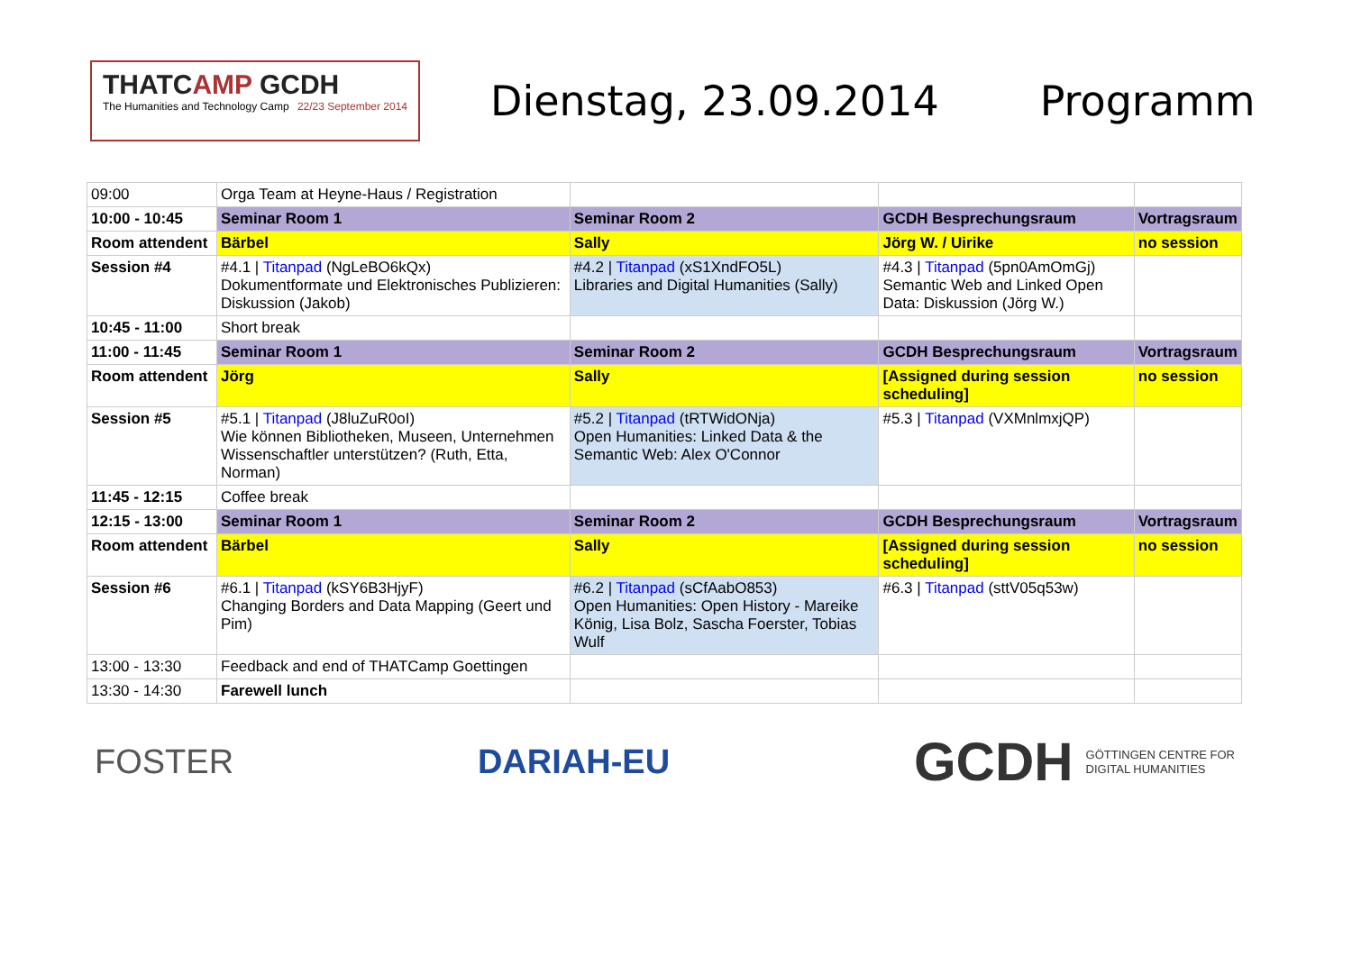THATCAMP GCDH
The Humanities and Technology Camp 22/23 September 2014
Dienstag, 23.09.2014 Programm
| 09:00 | Orga Team at Heyne-Haus / Registration | | | |
| 10:00 - 10:45 | Seminar Room 1 | Seminar Room 2 | GCDH Besprechungsraum | Vortragsraum |
| Room attendent | Bärbel | Sally | Jörg W. / Uirike | no session |
| Session #4 | #4.1 / Titanpad (NgLeBO6kQx) Dokumentformate und Elektronisches Publizieren: Diskussion (Jakob) | #4.2 / Titanpad (xS1XndFO5L) Libraries and Digital Humanities (Sally) | #4.3 / Titanpad (5pn0AmOmGj) Semantic Web and Linked Open Data: Diskussion (Jörg W.) | |
| 10:45 - 11:00 | Short break | | | |
| 11:00 - 11:45 | Seminar Room 1 | Seminar Room 2 | GCDH Besprechungsraum | Vortragsraum |
| Room attendent | Jörg | Sally | [Assigned during session scheduling] | no session |
| Session #5 | #5.1 / Titanpad (J8luZuR0oI) Wie können Bibliotheken, Museen, Unternehmen Wissenschaftler unterstützen? (Ruth, Etta, Norman) | #5.2 / Titanpad (tRTWidONja) Open Humanities: Linked Data & the Semantic Web: Alex O'Connor | #5.3 / Titanpad (VXMnlmxjQP) | |
| 11:45 - 12:15 | Coffee break | | | |
| 12:15 - 13:00 | Seminar Room 1 | Seminar Room 2 | GCDH Besprechungsraum | Vortragsraum |
| Room attendent | Bärbel | Sally | [Assigned during session scheduling] | no session |
| Session #6 | #6.1 / Titanpad (kSY6B3HjyF) Changing Borders and Data Mapping (Geert und Pim) | #6.2 / Titanpad (sCfAabO853) Open Humanities: Open History - Mareike König, Lisa Bolz, Sascha Foerster, Tobias Wulf | #6.3 / Titanpad (sttV05q53w) | |
| 13:00 - 13:30 | Feedback and end of THATCamp Goettingen | | | |
| 13:30 - 14:30 | Farewell lunch | | | |
FOSTER DARIAH-EU
GCDH GÖTTINGEN CENTRE FOR
DIGITAL HUMANITIES